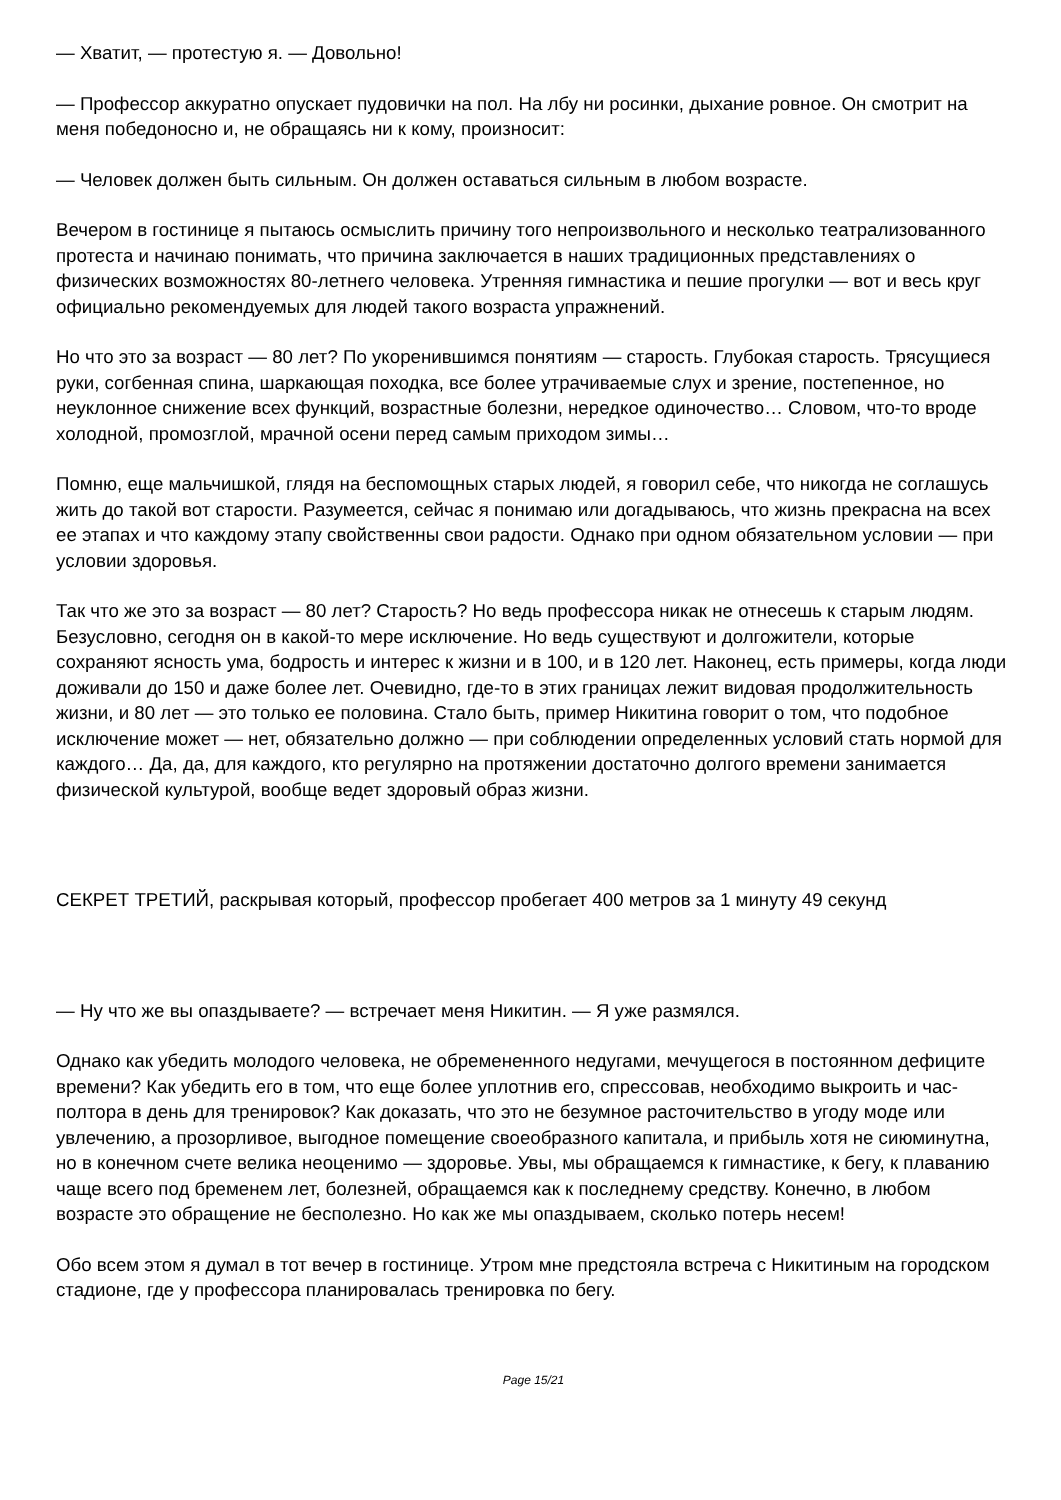— Хватит, — протестую я. — Довольно!
— Профессор аккуратно опускает пудовички на пол. На лбу ни росинки, дыхание ровное. Он смотрит на меня победоносно и, не обращаясь ни к кому, произносит:
— Человек должен быть сильным. Он должен оставаться сильным в любом возрасте.
Вечером в гостинице я пытаюсь осмыслить причину того непроизвольного и несколько театрализованного протеста и начинаю понимать, что причина заключается в наших традиционных представлениях о физических возможностях 80-летнего человека. Утренняя гимнастика и пешие прогулки — вот и весь круг официально рекомендуемых для людей такого возраста упражнений.
Но что это за возраст — 80 лет? По укоренившимся понятиям — старость. Глубокая старость. Трясущиеся руки, согбенная спина, шаркающая походка, все более утрачиваемые слух и зрение, постепенное, но неуклонное снижение всех функций, возрастные болезни, нередкое одиночество… Словом, что-то вроде холодной, промозглой, мрачной осени перед самым приходом зимы…
Помню, еще мальчишкой, глядя на беспомощных старых людей, я говорил себе, что никогда не соглашусь жить до такой вот старости. Разумеется, сейчас я понимаю или догадываюсь, что жизнь прекрасна на всех ее этапах и что каждому этапу свойственны свои радости. Однако при одном обязательном условии — при условии здоровья.
Так что же это за возраст — 80 лет? Старость? Но ведь профессора никак не отнесешь к старым людям. Безусловно, сегодня он в какой-то мере исключение. Но ведь существуют и долгожители, которые сохраняют ясность ума, бодрость и интерес к жизни и в 100, и в 120 лет. Наконец, есть примеры, когда люди доживали до 150 и даже более лет. Очевидно, где-то в этих границах лежит видовая продолжительность жизни, и 80 лет — это только ее половина. Стало быть, пример Никитина говорит о том, что подобное исключение может — нет, обязательно должно — при соблюдении определенных условий стать нормой для каждого… Да, да, для каждого, кто регулярно на протяжении достаточно долгого времени занимается физической культурой, вообще ведет здоровый образ жизни.
СЕКРЕТ ТРЕТИЙ, раскрывая который, профессор пробегает 400 метров за 1 минуту 49 секунд
— Ну что же вы опаздываете? — встречает меня Никитин. — Я уже размялся.
Однако как убедить молодого человека, не обремененного недугами, мечущегося в постоянном дефиците времени? Как убедить его в том, что еще более уплотнив его, спрессовав, необходимо выкроить и час-полтора в день для тренировок? Как доказать, что это не безумное расточительство в угоду моде или увлечению, а прозорливое, выгодное помещение своеобразного капитала, и прибыль хотя не сиюминутна, но в конечном счете велика неоценимо — здоровье. Увы, мы обращаемся к гимнастике, к бегу, к плаванию чаще всего под бременем лет, болезней, обращаемся как к последнему средству. Конечно, в любом возрасте это обращение не бесполезно. Но как же мы опаздываем, сколько потерь несем!
Обо всем этом я думал в тот вечер в гостинице. Утром мне предстояла встреча с Никитиным на городском стадионе, где у профессора планировалась тренировка по бегу.
Page 15/21